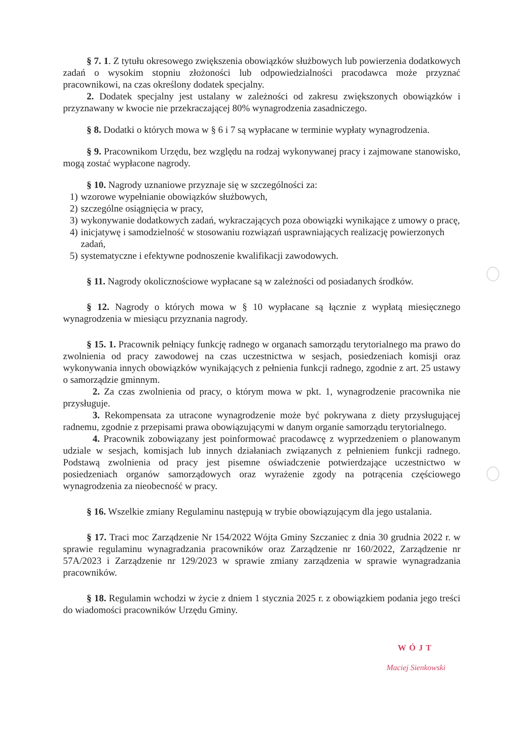§ 7. 1. Z tytułu okresowego zwiększenia obowiązków służbowych lub powierzenia dodatkowych zadań o wysokim stopniu złożoności lub odpowiedzialności pracodawca może przyznać pracownikowi, na czas określony dodatek specjalny.
2. Dodatek specjalny jest ustalany w zależności od zakresu zwiększonych obowiązków i przyznawany w kwocie nie przekraczającej 80% wynagrodzenia zasadniczego.
§ 8. Dodatki o których mowa w § 6 i 7 są wypłacane w terminie wypłaty wynagrodzenia.
§ 9. Pracownikom Urzędu, bez względu na rodzaj wykonywanej pracy i zajmowane stanowisko, mogą zostać wypłacone nagrody.
§ 10. Nagrody uznaniowe przyznaje się w szczególności za:
1) wzorowe wypełnianie obowiązków służbowych,
2) szczególne osiągnięcia w pracy,
3) wykonywanie dodatkowych zadań, wykraczających poza obowiązki wynikające z umowy o pracę,
4) inicjatywę i samodzielność w stosowaniu rozwiązań usprawniających realizację powierzonych zadań,
5) systematyczne i efektywne podnoszenie kwalifikacji zawodowych.
§ 11. Nagrody okolicznościowe wypłacane są w zależności od posiadanych środków.
§ 12. Nagrody o których mowa w § 10 wypłacane są łącznie z wypłatą miesięcznego wynagrodzenia w miesiącu przyznania nagrody.
§ 15. 1. Pracownik pełniący funkcję radnego w organach samorządu terytorialnego ma prawo do zwolnienia od pracy zawodowej na czas uczestnictwa w sesjach, posiedzeniach komisji oraz wykonywania innych obowiązków wynikających z pełnienia funkcji radnego, zgodnie z art. 25 ustawy o samorządzie gminnym.
2. Za czas zwolnienia od pracy, o którym mowa w pkt. 1, wynagrodzenie pracownika nie przysługuje.
3. Rekompensata za utracone wynagrodzenie może być pokrywana z diety przysługującej radnemu, zgodnie z przepisami prawa obowiązującymi w danym organie samorządu terytorialnego.
4. Pracownik zobowiązany jest poinformować pracodawcę z wyprzedzeniem o planowanym udziale w sesjach, komisjach lub innych działaniach związanych z pełnieniem funkcji radnego. Podstawą zwolnienia od pracy jest pisemne oświadczenie potwierdzające uczestnictwo w posiedzeniach organów samorządowych oraz wyrażenie zgody na potrącenia częściowego wynagrodzenia za nieobecność w pracy.
§ 16. Wszelkie zmiany Regulaminu następują w trybie obowiązującym dla jego ustalania.
§ 17. Traci moc Zarządzenie Nr 154/2022 Wójta Gminy Szczaniec z dnia 30 grudnia 2022 r. w sprawie regulaminu wynagradzania pracowników oraz Zarządzenie nr 160/2022, Zarządzenie nr 57A/2023 i Zarządzenie nr 129/2023 w sprawie zmiany zarządzenia w sprawie wynagradzania pracowników.
§ 18. Regulamin wchodzi w życie z dniem 1 stycznia 2025 r. z obowiązkiem podania jego treści do wiadomości pracowników Urzędu Gminy.
WÓJT
Maciej Sienkowski